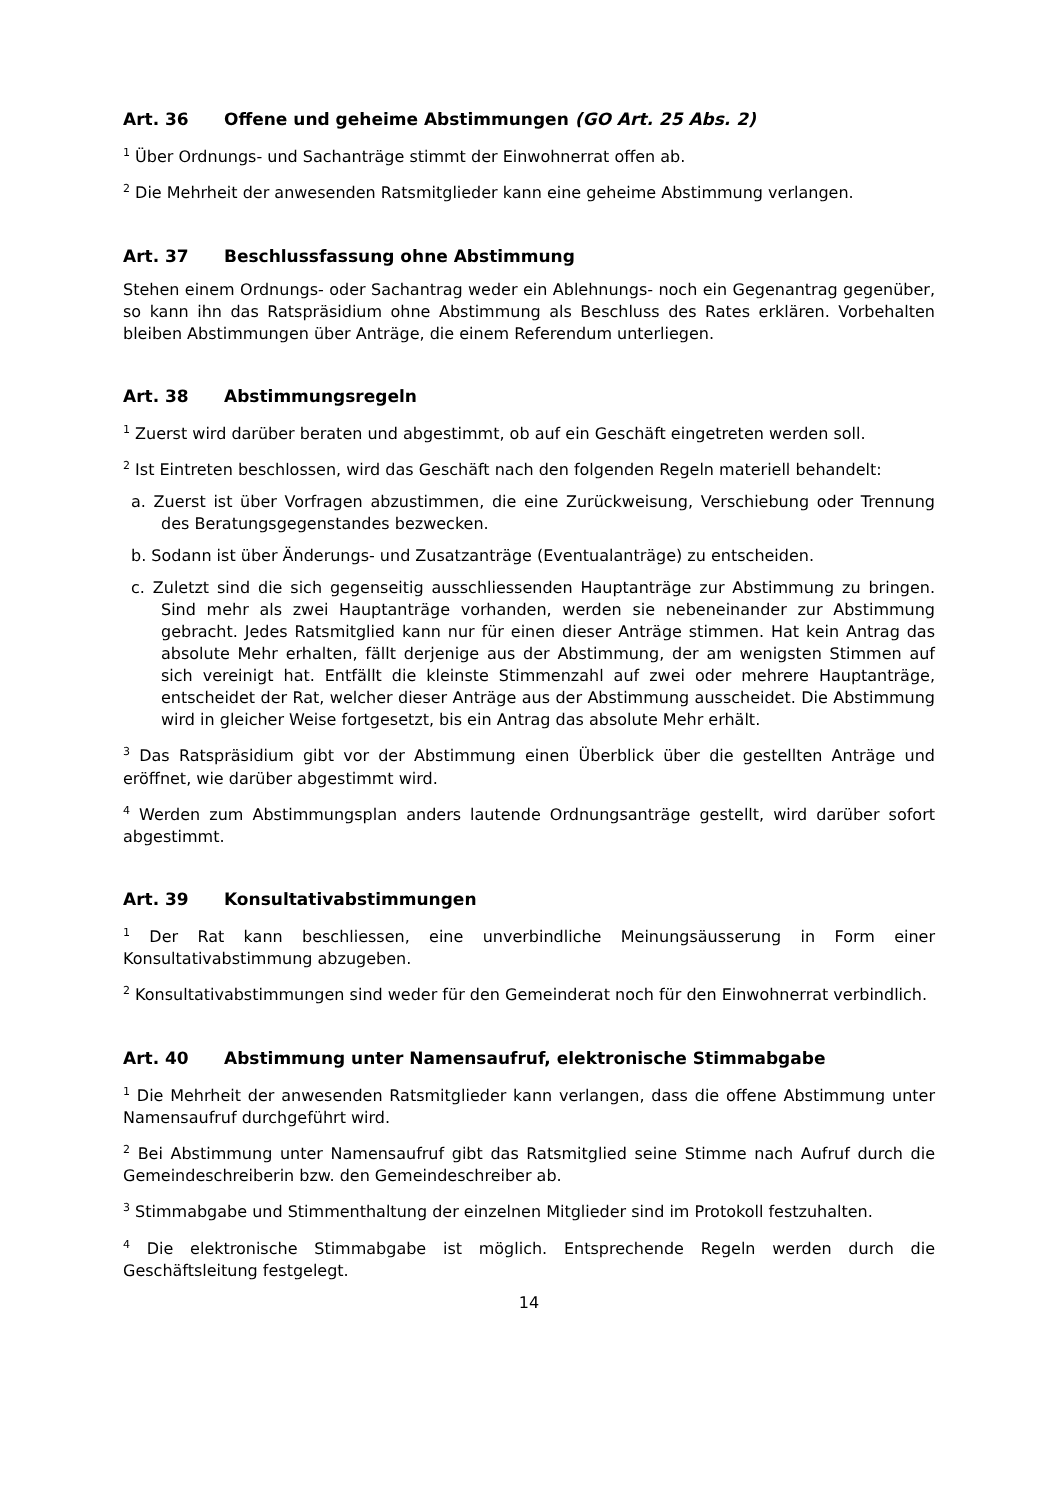Art. 36 Offene und geheime Abstimmungen (GO Art. 25 Abs. 2)
<sup>1</sup> Über Ordnungs- und Sachanträge stimmt der Einwohnerrat offen ab.
<sup>2</sup> Die Mehrheit der anwesenden Ratsmitglieder kann eine geheime Abstimmung verlangen.
Art. 37 Beschlussfassung ohne Abstimmung
Stehen einem Ordnungs- oder Sachantrag weder ein Ablehnungs- noch ein Gegenantrag gegenüber, so kann ihn das Ratspräsidium ohne Abstimmung als Beschluss des Rates erklären. Vorbehalten bleiben Abstimmungen über Anträge, die einem Referendum unterliegen.
Art. 38 Abstimmungsregeln
<sup>1</sup> Zuerst wird darüber beraten und abgestimmt, ob auf ein Geschäft eingetreten werden soll.
<sup>2</sup> Ist Eintreten beschlossen, wird das Geschäft nach den folgenden Regeln materiell behandelt:
a. Zuerst ist über Vorfragen abzustimmen, die eine Zurückweisung, Verschiebung oder Trennung des Beratungsgegenstandes bezwecken.
b. Sodann ist über Änderungs- und Zusatzanträge (Eventualanträge) zu entscheiden.
c. Zuletzt sind die sich gegenseitig ausschliessenden Hauptanträge zur Abstimmung zu bringen. Sind mehr als zwei Hauptanträge vorhanden, werden sie nebeneinander zur Abstimmung gebracht. Jedes Ratsmitglied kann nur für einen dieser Anträge stimmen. Hat kein Antrag das absolute Mehr erhalten, fällt derjenige aus der Abstimmung, der am wenigsten Stimmen auf sich vereinigt hat. Entfällt die kleinste Stimmenzahl auf zwei oder mehrere Hauptanträge, entscheidet der Rat, welcher dieser Anträge aus der Abstimmung ausscheidet. Die Abstimmung wird in gleicher Weise fortgesetzt, bis ein Antrag das absolute Mehr erhält.
<sup>3</sup> Das Ratspräsidium gibt vor der Abstimmung einen Überblick über die gestellten Anträge und eröffnet, wie darüber abgestimmt wird.
<sup>4</sup> Werden zum Abstimmungsplan anders lautende Ordnungsanträge gestellt, wird darüber sofort abgestimmt.
Art. 39 Konsultativabstimmungen
<sup>1</sup> Der Rat kann beschliessen, eine unverbindliche Meinungsäusserung in Form einer Konsultativabstimmung abzugeben.
<sup>2</sup> Konsultativabstimmungen sind weder für den Gemeinderat noch für den Einwohnerrat verbindlich.
Art. 40 Abstimmung unter Namensaufruf, elektronische Stimmabgabe
<sup>1</sup> Die Mehrheit der anwesenden Ratsmitglieder kann verlangen, dass die offene Abstimmung unter Namensaufruf durchgeführt wird.
<sup>2</sup> Bei Abstimmung unter Namensaufruf gibt das Ratsmitglied seine Stimme nach Aufruf durch die Gemeindeschreiberin bzw. den Gemeindeschreiber ab.
<sup>3</sup> Stimmabgabe und Stimmenthaltung der einzelnen Mitglieder sind im Protokoll festzuhalten.
<sup>4</sup> Die elektronische Stimmabgabe ist möglich. Entsprechende Regeln werden durch die Geschäftsleitung festgelegt.
14